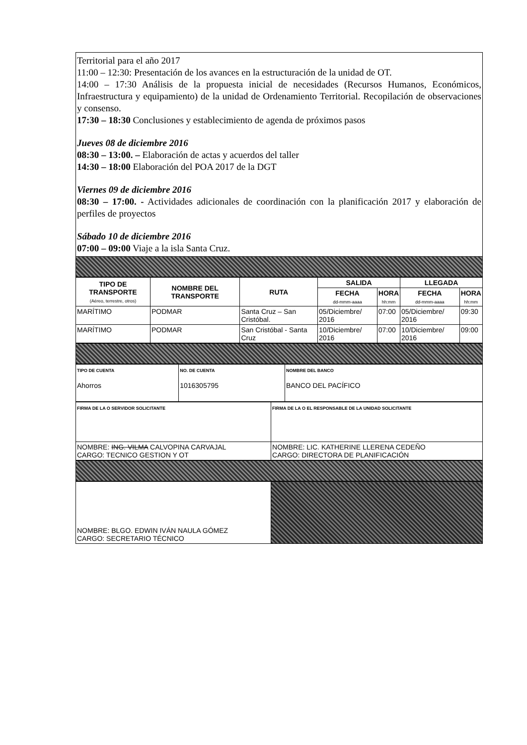Territorial para el año 2017
11:00 – 12:30: Presentación de los avances en la estructuración de la unidad de OT.
14:00 – 17:30 Análisis de la propuesta inicial de necesidades (Recursos Humanos, Económicos, Infraestructura y equipamiento) de la unidad de Ordenamiento Territorial. Recopilación de observaciones y consenso.
17:30 – 18:30 Conclusiones y establecimiento de agenda de próximos pasos
Jueves 08 de diciembre 2016
08:30 – 13:00. – Elaboración de actas y acuerdos del taller
14:30 – 18:00 Elaboración del POA 2017 de la DGT
Viernes 09 de diciembre 2016
08:30 – 17:00. - Actividades adicionales de coordinación con la planificación 2017 y elaboración de perfiles de proyectos
Sábado 10 de diciembre 2016
07:00 – 09:00 Viaje a la isla Santa Cruz.
| TIPO DE TRANSPORTE (Aéreo, terrestre, otros) | NOMBRE DEL TRANSPORTE | RUTA | SALIDA | | LLEGADA | |
| --- | --- | --- | --- | --- | --- | --- |
| | | | FECHA dd-mmm-aaaa | HORA hh:mm | FECHA dd-mmm-aaaa | HORA hh:mm |
| MARÍTIMO | PODMAR | Santa Cruz – San Cristóbal. | 05/Diciembre/ 2016 | 07:00 | 05/Diciembre/ 2016 | 09:30 |
| MARÍTIMO | PODMAR | San Cristóbal - Santa Cruz | 10/Diciembre/ 2016 | 07:00 | 10/Diciembre/ 2016 | 09:00 |
| TIPO DE CUENTA Ahorros | NO. DE CUENTA 1016305795 | NOMBRE DEL BANCO BANCO DEL PACÍFICO |
| FIRMA DE LA O SERVIDOR SOLICITANTE | FIRMA DE LA O EL RESPONSABLE DE LA UNIDAD SOLICITANTE |
| NOMBRE: ING. VILMA CALVOPINA CARVAJAL CARGO: TECNICO GESTION Y OT | NOMBRE: LIC. KATHERINE LLERENA CEDEÑO CARGO: DIRECTORA DE PLANIFICACIÓN |
| NOMBRE: BLGO. EDWIN IVÁN NAULA GÓMEZ CARGO: SECRETARIO TÉCNICO | |